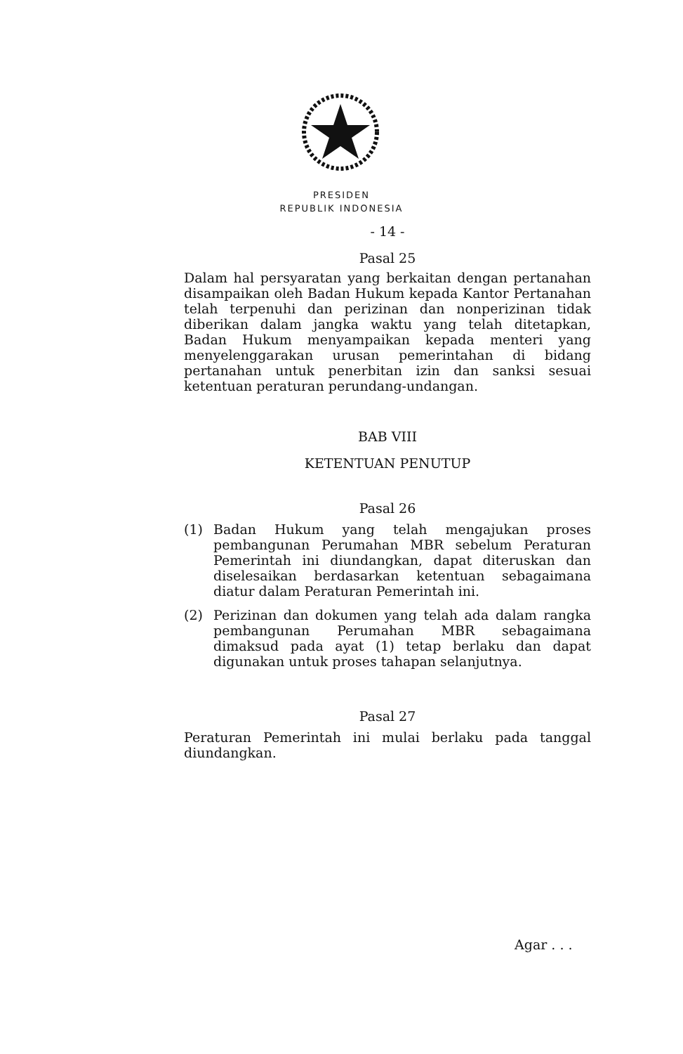PRESIDEN
REPUBLIK INDONESIA
- 14 -
Pasal 25
Dalam hal persyaratan yang berkaitan dengan pertanahan disampaikan oleh Badan Hukum kepada Kantor Pertanahan telah terpenuhi dan perizinan dan nonperizinan tidak diberikan dalam jangka waktu yang telah ditetapkan, Badan Hukum menyampaikan kepada menteri yang menyelenggarakan urusan pemerintahan di bidang pertanahan untuk penerbitan izin dan sanksi sesuai ketentuan peraturan perundang-undangan.
BAB VIII
KETENTUAN PENUTUP
Pasal 26
(1) Badan Hukum yang telah mengajukan proses pembangunan Perumahan MBR sebelum Peraturan Pemerintah ini diundangkan, dapat diteruskan dan diselesaikan berdasarkan ketentuan sebagaimana diatur dalam Peraturan Pemerintah ini.
(2) Perizinan dan dokumen yang telah ada dalam rangka pembangunan Perumahan MBR sebagaimana dimaksud pada ayat (1) tetap berlaku dan dapat digunakan untuk proses tahapan selanjutnya.
Pasal 27
Peraturan Pemerintah ini mulai berlaku pada tanggal diundangkan.
Agar . . .